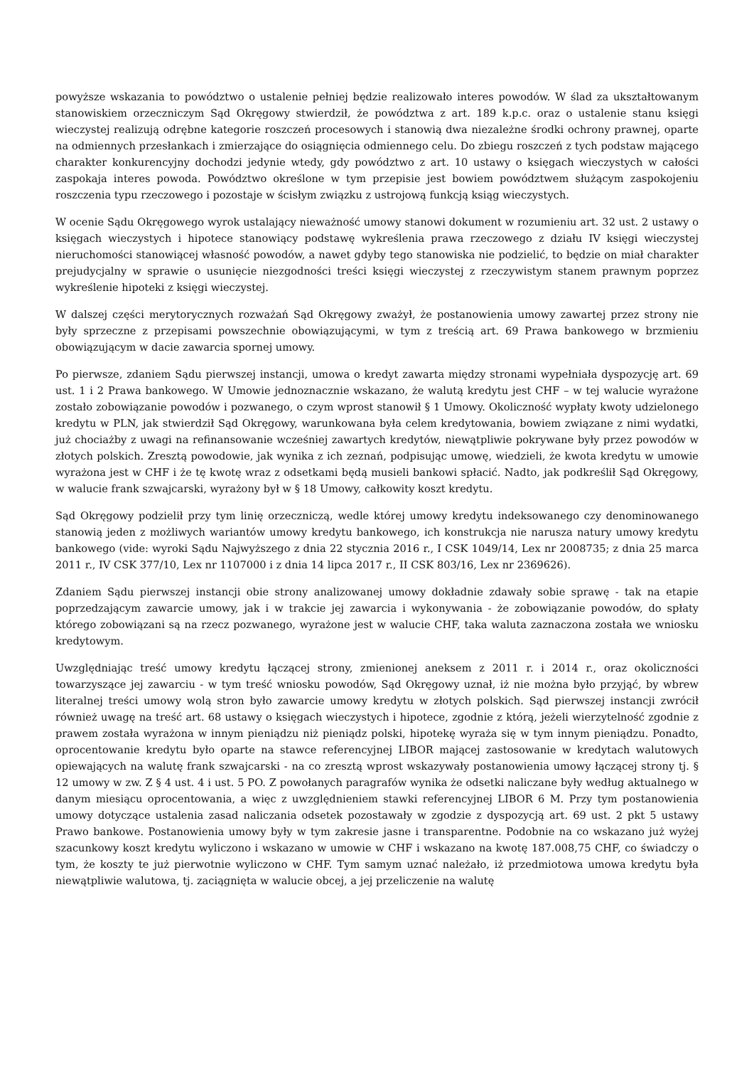powyższe wskazania to powództwo o ustalenie pełniej będzie realizowało interes powodów. W ślad za ukształtowanym stanowiskiem orzeczniczym Sąd Okręgowy stwierdził, że powództwa z art. 189 k.p.c. oraz o ustalenie stanu księgi wieczystej realizują odrębne kategorie roszczeń procesowych i stanowią dwa niezależne środki ochrony prawnej, oparte na odmiennych przesłankach i zmierzające do osiągnięcia odmiennego celu. Do zbiegu roszczeń z tych podstaw mającego charakter konkurencyjny dochodzi jedynie wtedy, gdy powództwo z art. 10 ustawy o księgach wieczystych w całości zaspokaja interes powoda. Powództwo określone w tym przepisie jest bowiem powództwem służącym zaspokojeniu roszczenia typu rzeczowego i pozostaje w ścisłym związku z ustrojową funkcją ksiąg wieczystych.
W ocenie Sądu Okręgowego wyrok ustalający nieważność umowy stanowi dokument w rozumieniu art. 32 ust. 2 ustawy o księgach wieczystych i hipotece stanowiący podstawę wykreślenia prawa rzeczowego z działu IV księgi wieczystej nieruchomości stanowiącej własność powodów, a nawet gdyby tego stanowiska nie podzielić, to będzie on miał charakter prejudycjalny w sprawie o usunięcie niezgodności treści księgi wieczystej z rzeczywistym stanem prawnym poprzez wykreślenie hipoteki z księgi wieczystej.
W dalszej części merytorycznych rozważań Sąd Okręgowy zważył, że postanowienia umowy zawartej przez strony nie były sprzeczne z przepisami powszechnie obowiązującymi, w tym z treścią art. 69 Prawa bankowego w brzmieniu obowiązującym w dacie zawarcia spornej umowy.
Po pierwsze, zdaniem Sądu pierwszej instancji, umowa o kredyt zawarta między stronami wypełniała dyspozycję art. 69 ust. 1 i 2 Prawa bankowego. W Umowie jednoznacznie wskazano, że walutą kredytu jest CHF – w tej walucie wyrażone zostało zobowiązanie powodów i pozwanego, o czym wprost stanowił § 1 Umowy. Okoliczność wypłaty kwoty udzielonego kredytu w PLN, jak stwierdził Sąd Okręgowy, warunkowana była celem kredytowania, bowiem związane z nimi wydatki, już chociażby z uwagi na refinansowanie wcześniej zawartych kredytów, niewątpliwie pokrywane były przez powodów w złotych polskich. Zresztą powodowie, jak wynika z ich zeznań, podpisując umowę, wiedzieli, że kwota kredytu w umowie wyrażona jest w CHF i że tę kwotę wraz z odsetkami będą musieli bankowi spłacić. Nadto, jak podkreślił Sąd Okręgowy, w walucie frank szwajcarski, wyrażony był w § 18 Umowy, całkowity koszt kredytu.
Sąd Okręgowy podzielił przy tym linię orzeczniczą, wedle której umowy kredytu indeksowanego czy denominowanego stanowią jeden z możliwych wariantów umowy kredytu bankowego, ich konstrukcja nie narusza natury umowy kredytu bankowego (vide: wyroki Sądu Najwyższego z dnia 22 stycznia 2016 r., I CSK 1049/14, Lex nr 2008735; z dnia 25 marca 2011 r., IV CSK 377/10, Lex nr 1107000 i z dnia 14 lipca 2017 r., II CSK 803/16, Lex nr 2369626).
Zdaniem Sądu pierwszej instancji obie strony analizowanej umowy dokładnie zdawały sobie sprawę - tak na etapie poprzedzającym zawarcie umowy, jak i w trakcie jej zawarcia i wykonywania - że zobowiązanie powodów, do spłaty którego zobowiązani są na rzecz pozwanego, wyrażone jest w walucie CHF, taka waluta zaznaczona została we wniosku kredytowym.
Uwzględniając treść umowy kredytu łączącej strony, zmienionej aneksem z 2011 r. i 2014 r., oraz okoliczności towarzyszące jej zawarciu - w tym treść wniosku powodów, Sąd Okręgowy uznał, iż nie można było przyjąć, by wbrew literalnej treści umowy wolą stron było zawarcie umowy kredytu w złotych polskich. Sąd pierwszej instancji zwrócił również uwagę na treść art. 68 ustawy o księgach wieczystych i hipotece, zgodnie z którą, jeżeli wierzytelność zgodnie z prawem została wyrażona w innym pieniądzu niż pieniądz polski, hipotekę wyraża się w tym innym pieniądzu. Ponadto, oprocentowanie kredytu było oparte na stawce referencyjnej LIBOR mającej zastosowanie w kredytach walutowych opiewających na walutę frank szwajcarski - na co zresztą wprost wskazywały postanowienia umowy łączącej strony tj. § 12 umowy w zw. Z § 4 ust. 4 i ust. 5 PO. Z powołanych paragrafów wynika że odsetki naliczane były według aktualnego w danym miesiącu oprocentowania, a więc z uwzględnieniem stawki referencyjnej LIBOR 6 M. Przy tym postanowienia umowy dotyczące ustalenia zasad naliczania odsetek pozostawały w zgodzie z dyspozycją art. 69 ust. 2 pkt 5 ustawy Prawo bankowe. Postanowienia umowy były w tym zakresie jasne i transparentne. Podobnie na co wskazano już wyżej szacunkowy koszt kredytu wyliczono i wskazano w umowie w CHF i wskazano na kwotę 187.008,75 CHF, co świadczy o tym, że koszty te już pierwotnie wyliczono w CHF. Tym samym uznać należało, iż przedmiotowa umowa kredytu była niewątpliwie walutowa, tj. zaciągnięta w walucie obcej, a jej przeliczenie na walutę